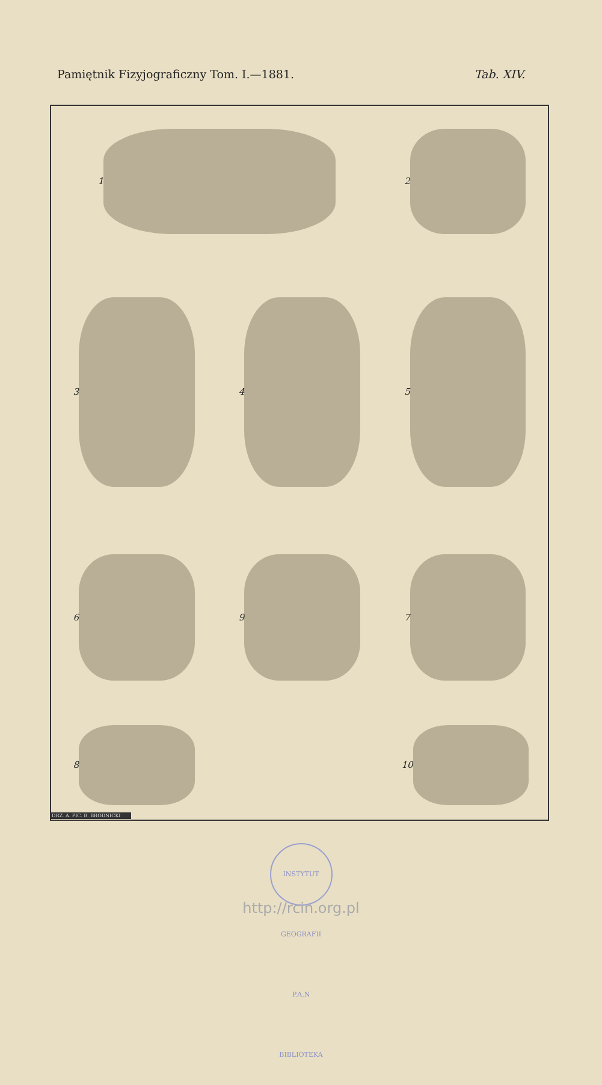Pamiętnik Fizyjograficzny Tom. I.—1881. Tab. XIV.
1
2
3
4
5
6
9
7
8
10
DRZ. A. PIC. B. BRODNICKI
INSTYTUT GEOGRAFII P.A.N BIBLIOTEKA
http://rcin.org.pl